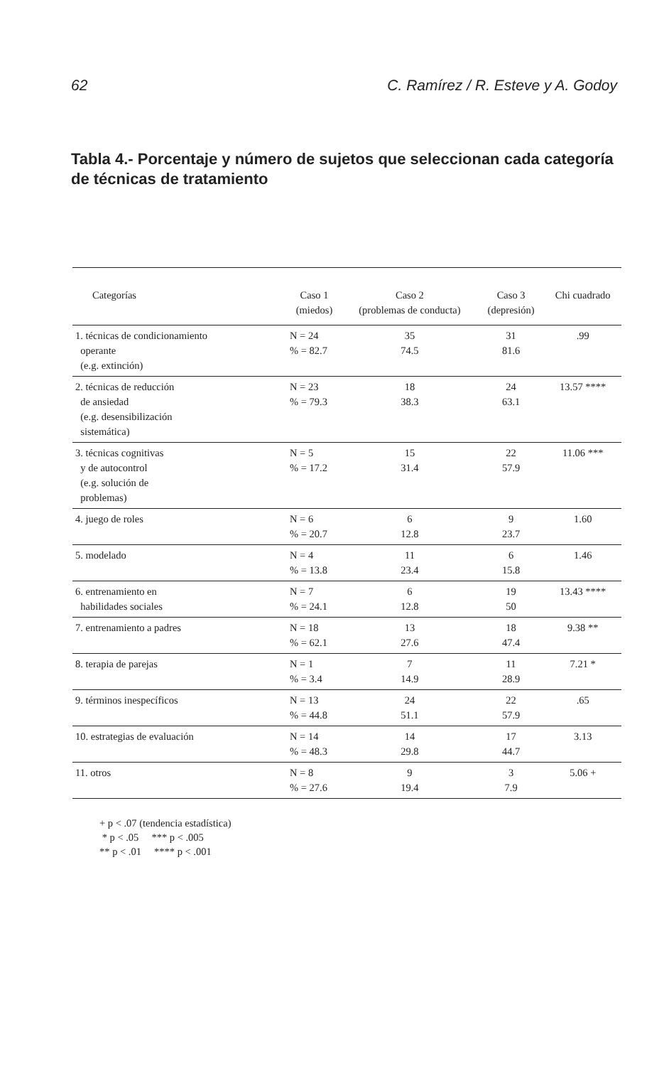62 C. Ramírez / R. Esteve y A. Godoy
Tabla 4.- Porcentaje y número de sujetos que seleccionan cada categoría de técnicas de tratamiento
| Categorías | Caso 1 (miedos) | Caso 2 (problemas de conducta) | Caso 3 (depresión) | Chi cuadrado |
| --- | --- | --- | --- | --- |
| 1. técnicas de condicionamiento operante (e.g. extinción) | N = 24 % = 82.7 | 35 74.5 | 31 81.6 | .99 |
| 2. técnicas de reducción de ansiedad (e.g. desensibilización sistemática) | N = 23 % = 79.3 | 18 38.3 | 24 63.1 | 13.57 **** |
| 3. técnicas cognitivas y de autocontrol (e.g. solución de problemas) | N = 5 % = 17.2 | 15 31.4 | 22 57.9 | 11.06 *** |
| 4. juego de roles | N = 6 % = 20.7 | 6 12.8 | 9 23.7 | 1.60 |
| 5. modelado | N = 4 % = 13.8 | 11 23.4 | 6 15.8 | 1.46 |
| 6. entrenamiento en habilidades sociales | N = 7 % = 24.1 | 6 12.8 | 19 50 | 13.43 **** |
| 7. entrenamiento a padres | N = 18 % = 62.1 | 13 27.6 | 18 47.4 | 9.38 ** |
| 8. terapia de parejas | N = 1 % = 3.4 | 7 14.9 | 11 28.9 | 7.21 * |
| 9. términos inespecíficos | N = 13 % = 44.8 | 24 51.1 | 22 57.9 | .65 |
| 10. estrategias de evaluación | N = 14 % = 48.3 | 14 29.8 | 17 44.7 | 3.13 |
| 11. otros | N = 8 % = 27.6 | 9 19.4 | 3 7.9 | 5.06 + |
+ p < .07 (tendencia estadística)
* p < .05 *** p < .005
** p < .01 **** p < .001